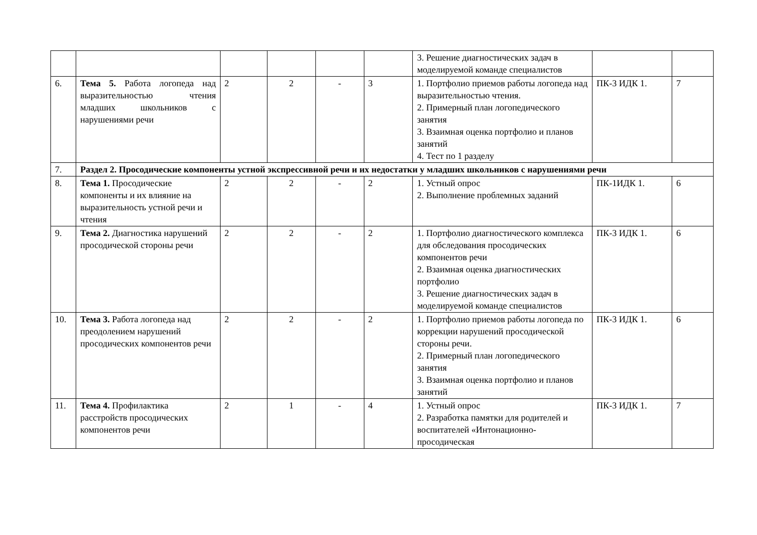| | | | | | | 3. Решение диагностических задач в моделируемой команде специалистов | | |
| 6. | Тема 5. Работа логопеда над выразительностью чтения младших школьников с нарушениями речи | 2 | 2 | - | 3 | 1. Портфолио приемов работы логопеда над выразительностью чтения. 2. Примерный план логопедического занятия 3. Взаимная оценка портфолио и планов занятий 4. Тест по 1 разделу | ПК-3 ИДК 1. | 7 |
| 7. | Раздел 2. Просодические компоненты устной экспрессивной речи и их недостатки у младших школьников с нарушениями речи | | | | | | | |
| 8. | Тема 1. Просодические компоненты и их влияние на выразительность устной речи и чтения | 2 | 2 | - | 2 | 1. Устный опрос 2. Выполнение проблемных заданий | ПК-1ИДК 1. | 6 |
| 9. | Тема 2. Диагностика нарушений просодической стороны речи | 2 | 2 | - | 2 | 1. Портфолио диагностического комплекса для обследования просодических компонентов речи 2. Взаимная оценка диагностических портфолио 3. Решение диагностических задач в моделируемой команде специалистов | ПК-3 ИДК 1. | 6 |
| 10. | Тема 3. Работа логопеда над преодолением нарушений просодических компонентов речи | 2 | 2 | - | 2 | 1. Портфолио приемов работы логопеда по коррекции нарушений просодической стороны речи. 2. Примерный план логопедического занятия 3. Взаимная оценка портфолио и планов занятий | ПК-3 ИДК 1. | 6 |
| 11. | Тема 4. Профилактика расстройств просодических компонентов речи | 2 | 1 | - | 4 | 1. Устный опрос 2. Разработка памятки для родителей и воспитателей «Интонационно-просодическая | ПК-3 ИДК 1. | 7 |